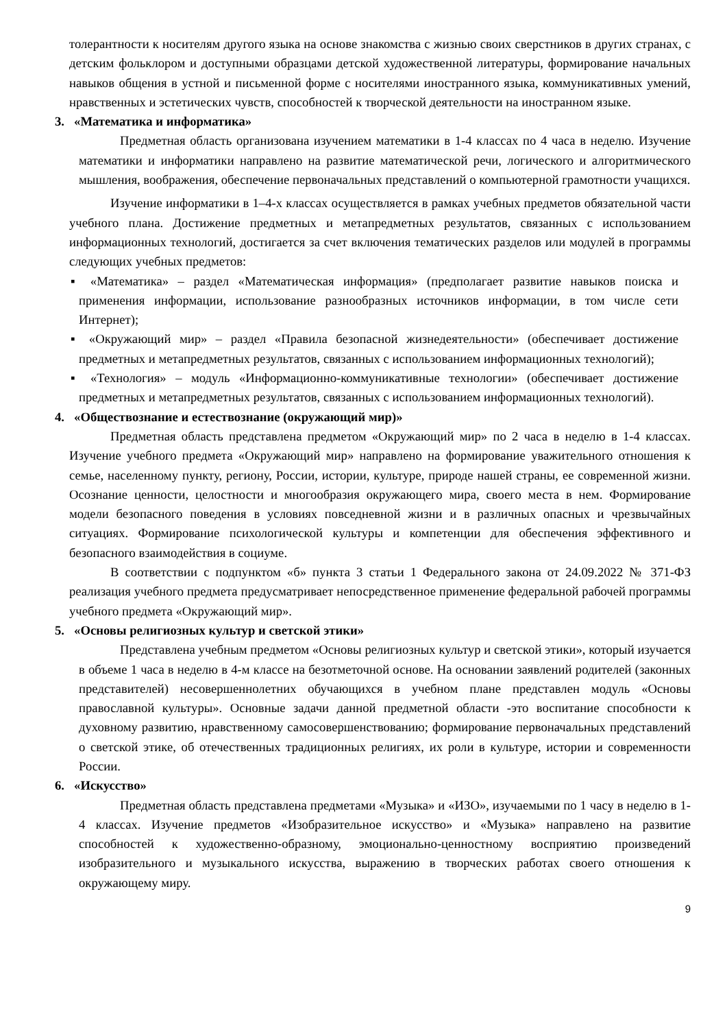толерантности к носителям другого языка на основе знакомства с жизнью своих сверстников в других странах, с детским фольклором и доступными образцами детской художественной литературы, формирование начальных навыков общения в устной и письменной форме с носителями иностранного языка, коммуникативных умений, нравственных и эстетических чувств, способностей к творческой деятельности на иностранном языке.
3. «Математика и информатика»
Предметная область организована изучением математики в 1-4 классах по 4 часа в неделю. Изучение математики и информатики направлено на развитие математической речи, логического и алгоритмического мышления, воображения, обеспечение первоначальных представлений о компьютерной грамотности учащихся.
Изучение информатики в 1–4-х классах осуществляется в рамках учебных предметов обязательной части учебного плана. Достижение предметных и метапредметных результатов, связанных с использованием информационных технологий, достигается за счет включения тематических разделов или модулей в программы следующих учебных предметов:
▪ «Математика» – раздел «Математическая информация» (предполагает развитие навыков поиска и применения информации, использование разнообразных источников информации, в том числе сети Интернет);
▪ «Окружающий мир» – раздел «Правила безопасной жизнедеятельности» (обеспечивает достижение предметных и метапредметных результатов, связанных с использованием информационных технологий);
▪ «Технология» – модуль «Информационно-коммуникативные технологии» (обеспечивает достижение предметных и метапредметных результатов, связанных с использованием информационных технологий).
4. «Обществознание и естествознание (окружающий мир)»
Предметная область представлена предметом «Окружающий мир» по 2 часа в неделю в 1-4 классах. Изучение учебного предмета «Окружающий мир» направлено на формирование уважительного отношения к семье, населенному пункту, региону, России, истории, культуре, природе нашей страны, ее современной жизни. Осознание ценности, целостности и многообразия окружающего мира, своего места в нем. Формирование модели безопасного поведения в условиях повседневной жизни и в различных опасных и чрезвычайных ситуациях. Формирование психологической культуры и компетенции для обеспечения эффективного и безопасного взаимодействия в социуме.
В соответствии с подпунктом «б» пункта 3 статьи 1 Федерального закона от 24.09.2022 № 371-ФЗ реализация учебного предмета предусматривает непосредственное применение федеральной рабочей программы учебного предмета «Окружающий мир».
5. «Основы религиозных культур и светской этики»
Представлена учебным предметом «Основы религиозных культур и светской этики», который изучается в объеме 1 часа в неделю в 4-м классе на безотметочной основе. На основании заявлений родителей (законных представителей) несовершеннолетних обучающихся в учебном плане представлен модуль «Основы православной культуры». Основные задачи данной предметной области -это воспитание способности к духовному развитию, нравственному самосовершенствованию; формирование первоначальных представлений о светской этике, об отечественных традиционных религиях, их роли в культуре, истории и современности России.
6. «Искусство»
Предметная область представлена предметами «Музыка» и «ИЗО», изучаемыми по 1 часу в неделю в 1-4 классах. Изучение предметов «Изобразительное искусство» и «Музыка» направлено на развитие способностей к художественно-образному, эмоционально-ценностному восприятию произведений изобразительного и музыкального искусства, выражению в творческих работах своего отношения к окружающему миру.
9